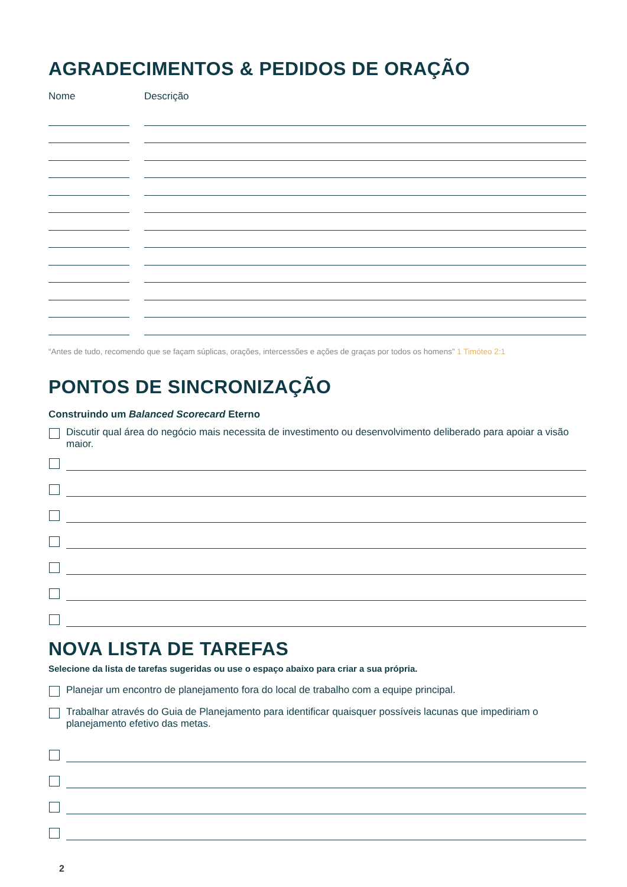AGRADECIMENTOS & PEDIDOS DE ORAÇÃO
Nome Descrição
“Antes de tudo, recomendo que se façam súplicas, orações, intercessões e ações de graças por todos os homens” 1 Timóteo 2:1
PONTOS DE SINCRONIZAÇÃO
Construindo um Balanced Scorecard Eterno
Discutir qual área do negócio mais necessita de investimento ou desenvolvimento deliberado para apoiar a visão maior.
NOVA LISTA DE TAREFAS
Selecione da lista de tarefas sugeridas ou use o espaço abaixo para criar a sua própria.
Planejar um encontro de planejamento fora do local de trabalho com a equipe principal.
Trabalhar através do Guia de Planejamento para identificar quaisquer possíveis lacunas que impediriam o planejamento efetivo das metas.
2